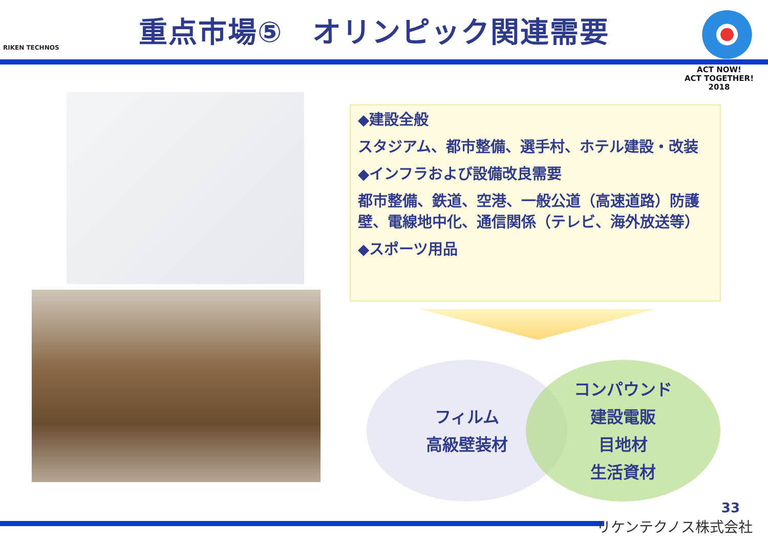RIKEN TECHNOS
重点市場⑤　オリンピック関連需要
ACT NOW!
ACT TOGETHER!
2018
◆建設全般
スタジアム、都市整備、選手村、ホテル建設・改装
◆インフラおよび設備改良需要
都市整備、鉄道、空港、一般公道（高速道路）防護壁、電線地中化、通信関係（テレビ、海外放送等）
◆スポーツ用品
フィルム
高級壁装材
コンパウンド
建設電販
目地材
生活資材
33
リケンテクノス株式会社